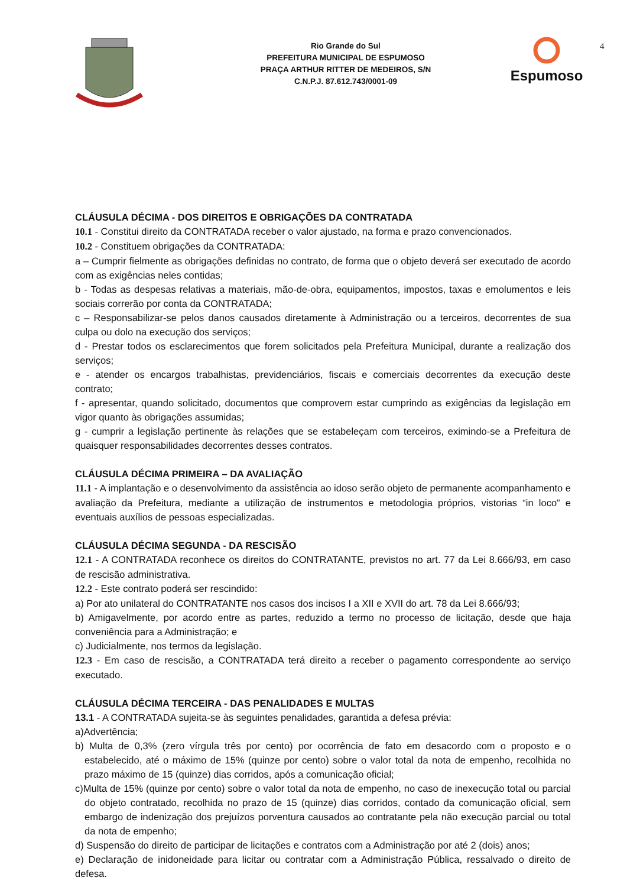Rio Grande do Sul
PREFEITURA MUNICIPAL DE ESPUMOSO
PRAÇA ARTHUR RITTER DE MEDEIROS, S/N
C.N.P.J. 87.612.743/0001-09
Espumoso
4
CLÁUSULA DÉCIMA - DOS DIREITOS E OBRIGAÇÕES DA CONTRATADA
10.1 - Constitui direito da CONTRATADA receber o valor ajustado, na forma e prazo convencionados.
10.2 - Constituem obrigações da CONTRATADA:
a – Cumprir fielmente as obrigações definidas no contrato, de forma que o objeto deverá ser executado de acordo com as exigências neles contidas;
b - Todas as despesas relativas a materiais, mão-de-obra, equipamentos, impostos, taxas e emolumentos e leis sociais correrão por conta da CONTRATADA;
c – Responsabilizar-se pelos danos causados diretamente à Administração ou a terceiros, decorrentes de sua culpa ou dolo na execução dos serviços;
d - Prestar todos os esclarecimentos que forem solicitados pela Prefeitura Municipal, durante a realização dos serviços;
e - atender os encargos trabalhistas, previdenciários, fiscais e comerciais decorrentes da execução deste contrato;
f - apresentar, quando solicitado, documentos que comprovem estar cumprindo as exigências da legislação em vigor quanto às obrigações assumidas;
g - cumprir a legislação pertinente às relações que se estabeleçam com terceiros, eximindo-se a Prefeitura de quaisquer responsabilidades decorrentes desses contratos.
CLÁUSULA DÉCIMA PRIMEIRA – DA AVALIAÇÃO
11.1 - A implantação e o desenvolvimento da assistência ao idoso serão objeto de permanente acompanhamento e avaliação da Prefeitura, mediante a utilização de instrumentos e metodologia próprios, vistorias “in loco” e eventuais auxílios de pessoas especializadas.
CLÁUSULA DÉCIMA SEGUNDA - DA RESCISÃO
12.1 - A CONTRATADA reconhece os direitos do CONTRATANTE, previstos no art. 77 da Lei 8.666/93, em caso de rescisão administrativa.
12.2 - Este contrato poderá ser rescindido:
a) Por ato unilateral do CONTRATANTE nos casos dos incisos I a XII e XVII do art. 78 da Lei 8.666/93;
b) Amigavelmente, por acordo entre as partes, reduzido a termo no processo de licitação, desde que haja conveniência para a Administração; e
c) Judicialmente, nos termos da legislação.
12.3 - Em caso de rescisão, a CONTRATADA terá direito a receber o pagamento correspondente ao serviço executado.
CLÁUSULA DÉCIMA TERCEIRA - DAS PENALIDADES E MULTAS
13.1 - A CONTRATADA sujeita-se às seguintes penalidades, garantida a defesa prévia:
a)Advertência;
b) Multa de 0,3% (zero vírgula três por cento) por ocorrência de fato em desacordo com o proposto e o estabelecido, até o máximo de 15% (quinze por cento) sobre o valor total da nota de empenho, recolhida no prazo máximo de 15 (quinze) dias corridos, após a comunicação oficial;
c)Multa de 15% (quinze por cento) sobre o valor total da nota de empenho, no caso de inexecução total ou parcial do objeto contratado, recolhida no prazo de 15 (quinze) dias corridos, contado da comunicação oficial, sem embargo de indenização dos prejuízos porventura causados ao contratante pela não execução parcial ou total da nota de empenho;
d) Suspensão do direito de participar de licitações e contratos com a Administração por até 2 (dois) anos;
e) Declaração de inidoneidade para licitar ou contratar com a Administração Pública, ressalvado o direito de defesa.